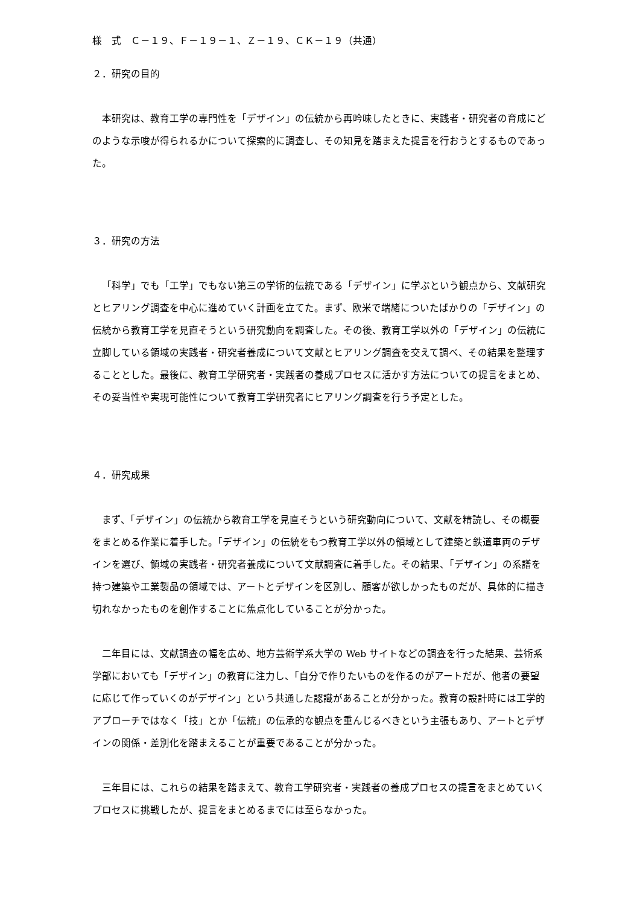様　式　Ｃ－１９、Ｆ－１９－１、Ｚ－１９、ＣＫ－１９（共通）
２．研究の目的
本研究は、教育工学の専門性を「デザイン」の伝統から再吟味したときに、実践者・研究者の育成にどのような示唆が得られるかについて探索的に調査し、その知見を踏まえた提言を行おうとするものであった。
３．研究の方法
「科学」でも「工学」でもない第三の学術的伝統である「デザイン」に学ぶという観点から、文献研究とヒアリング調査を中心に進めていく計画を立てた。まず、欧米で端緒についたばかりの「デザイン」の伝統から教育工学を見直そうという研究動向を調査した。その後、教育工学以外の「デザイン」の伝統に立脚している領域の実践者・研究者養成について文献とヒアリング調査を交えて調べ、その結果を整理することとした。最後に、教育工学研究者・実践者の養成プロセスに活かす方法についての提言をまとめ、その妥当性や実現可能性について教育工学研究者にヒアリング調査を行う予定とした。
４．研究成果
まず、「デザイン」の伝統から教育工学を見直そうという研究動向について、文献を精読し、その概要をまとめる作業に着手した。「デザイン」の伝統をもつ教育工学以外の領域として建築と鉄道車両のデザインを選び、領域の実践者・研究者養成について文献調査に着手した。その結果、「デザイン」の系譜を持つ建築や工業製品の領域では、アートとデザインを区別し、顧客が欲しかったものだが、具体的に描き切れなかったものを創作することに焦点化していることが分かった。
二年目には、文献調査の幅を広め、地方芸術学系大学の Web サイトなどの調査を行った結果、芸術系学部においても「デザイン」の教育に注力し、「自分で作りたいものを作るのがアートだが、他者の要望に応じて作っていくのがデザイン」という共通した認識があることが分かった。教育の設計時には工学的アプローチではなく「技」とか「伝統」の伝承的な観点を重んじるべきという主張もあり、アートとデザインの関係・差別化を踏まえることが重要であることが分かった。
三年目には、これらの結果を踏まえて、教育工学研究者・実践者の養成プロセスの提言をまとめていくプロセスに挑戦したが、提言をまとめるまでには至らなかった。